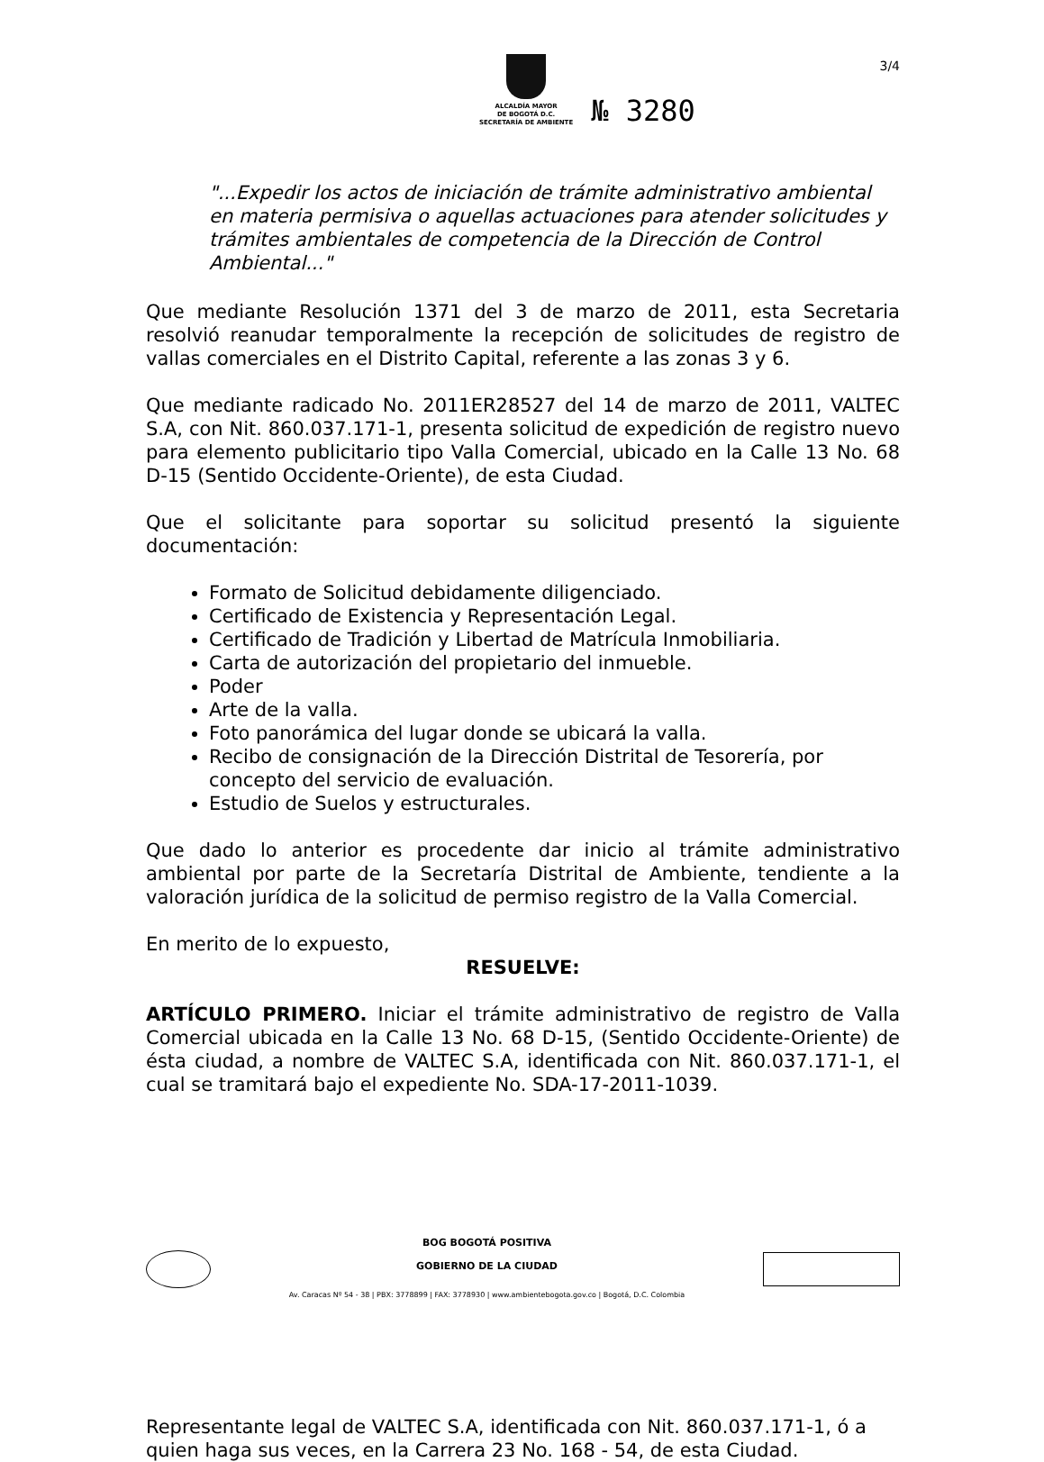ALCALDÍA MAYOR
DE BOGOTÁ D.C.
SECRETARÍA DE AMBIENTE
№ 3280
3/4
"...Expedir los actos de iniciación de trámite administrativo ambiental en materia permisiva o aquellas actuaciones para atender solicitudes y trámites ambientales de competencia de la Dirección de Control Ambiental..."
Que mediante Resolución 1371 del 3 de marzo de 2011, esta Secretaria resolvió reanudar temporalmente la recepción de solicitudes de registro de vallas comerciales en el Distrito Capital, referente a las zonas 3 y 6.
Que mediante radicado No. 2011ER28527 del 14 de marzo de 2011, VALTEC S.A, con Nit. 860.037.171-1, presenta solicitud de expedición de registro nuevo para elemento publicitario tipo Valla Comercial, ubicado en la Calle 13 No. 68 D-15 (Sentido Occidente-Oriente), de esta Ciudad.
Que el solicitante para soportar su solicitud presentó la siguiente documentación:
Formato de Solicitud debidamente diligenciado.
Certificado de Existencia y Representación Legal.
Certificado de Tradición y Libertad de Matrícula Inmobiliaria.
Carta de autorización del propietario del inmueble.
Poder
Arte de la valla.
Foto panorámica del lugar donde se ubicará la valla.
Recibo de consignación de la Dirección Distrital de Tesorería, por concepto del servicio de evaluación.
Estudio de Suelos y estructurales.
Que dado lo anterior es procedente dar inicio al trámite administrativo ambiental por parte de la Secretaría Distrital de Ambiente, tendiente a la valoración jurídica de la solicitud de permiso registro de la Valla Comercial.
En merito de lo expuesto,
RESUELVE:
ARTÍCULO PRIMERO. Iniciar el trámite administrativo de registro de Valla Comercial ubicada en la Calle 13 No. 68 D-15, (Sentido Occidente-Oriente) de ésta ciudad, a nombre de VALTEC S.A, identificada con Nit. 860.037.171-1, el cual se tramitará bajo el expediente No. SDA-17-2011-1039.
BOG BOGOTÁ POSITIVA
GOBIERNO DE LA CIUDAD
Av. Caracas Nº 54 - 38 | PBX: 3778899 | FAX: 3778930 | www.ambientebogota.gov.co | Bogotá, D.C. Colombia
Representante legal de VALTEC S.A, identificada con Nit. 860.037.171-1, ó a quien haga sus veces, en la Carrera 23 No. 168 - 54, de esta Ciudad.